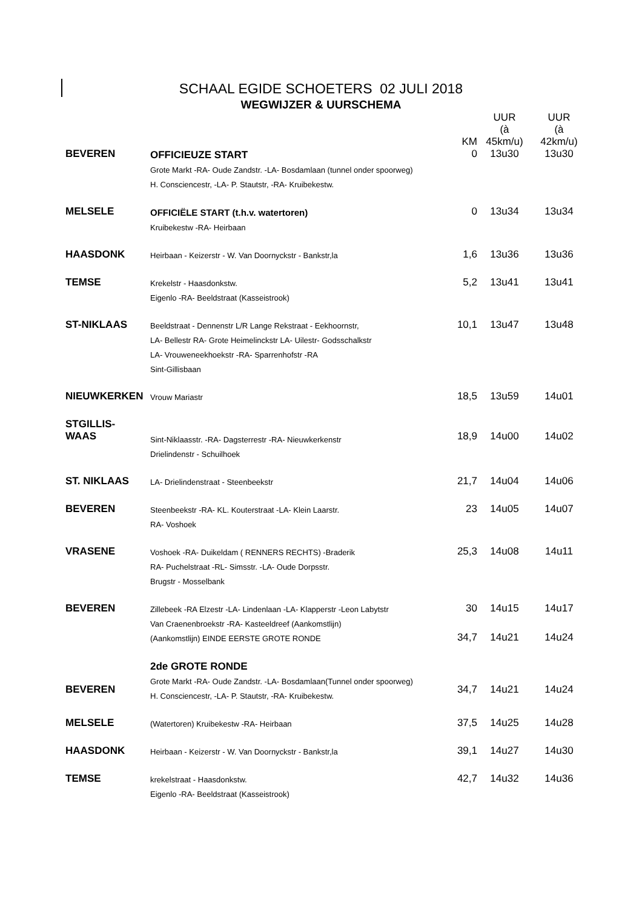SCHAAL EGIDE SCHOETERS 02 JULI 2018
WEGWIJZER & UURSCHEMA
| | | KM | UUR (à 45km/u) | UUR (à 42km/u) |
| --- | --- | --- | --- | --- |
| BEVEREN | OFFICIEUZE START Grote Markt -RA- Oude Zandstr. -LA- Bosdamlaan (tunnel onder spoorweg) H. Consciencestr, -LA- P. Stautstr, -RA- Kruibekestw. | 0 | 13u30 | 13u30 |
| MELSELE | OFFICIËLE START (t.h.v. watertoren) Kruibekestw -RA- Heirbaan | 0 | 13u34 | 13u34 |
| HAASDONK | Heirbaan - Keizerstr - W. Van Doornyckstr - Bankstr,la | 1,6 | 13u36 | 13u36 |
| TEMSE | Krekelstr - Haasdonkstw. Eigenlo -RA- Beeldstraat (Kasseistrook) | 5,2 | 13u41 | 13u41 |
| ST-NIKLAAS | Beeldstraat - Dennenstr L/R Lange Rekstraat - Eekhoornstr, LA- Bellestr RA- Grote Heimelinckstr LA- Uilestr- Godsschalkstr LA- Vrouweneekhoekstr -RA- Sparrenhofstr -RA Sint-Gillisbaan | 10,1 | 13u47 | 13u48 |
| NIEUWKERKEN | Vrouw Mariastr | 18,5 | 13u59 | 14u01 |
| STGILLIS- WAAS | Sint-Niklaasstr. -RA- Dagsterrestr -RA- Nieuwkerkenstr Drielindenstr - Schuilhoek | 18,9 | 14u00 | 14u02 |
| ST. NIKLAAS | LA- Drielindenstraat - Steenbeekstr | 21,7 | 14u04 | 14u06 |
| BEVEREN | Steenbeekstr -RA- KL. Kouterstraat -LA- Klein Laarstr. RA- Voshoek | 23 | 14u05 | 14u07 |
| VRASENE | Voshoek -RA- Duikeldam ( RENNERS RECHTS) -Braderik RA- Puchelstraat -RL- Simsstr. -LA- Oude Dorpsstr. Brugstr - Mosselbank | 25,3 | 14u08 | 14u11 |
| BEVEREN | Zillebeek -RA Elzestr -LA- Lindenlaan -LA- Klapperstr -Leon Labytstr Van Craenenbroekstr -RA- Kasteeldreef (Aankomstlijn) | 30 | 14u15 | 14u17 |
| | (Aankomstlijn) EINDE EERSTE GROTE RONDE | 34,7 | 14u21 | 14u24 |
| BEVEREN | 2de GROTE RONDE Grote Markt -RA- Oude Zandstr. -LA- Bosdamlaan(Tunnel onder spoorweg) H. Consciencestr, -LA- P. Stautstr, -RA- Kruibekestw. | 34,7 | 14u21 | 14u24 |
| MELSELE | (Watertoren) Kruibekestw -RA- Heirbaan | 37,5 | 14u25 | 14u28 |
| HAASDONK | Heirbaan - Keizerstr - W. Van Doornyckstr - Bankstr,la | 39,1 | 14u27 | 14u30 |
| TEMSE | krekelstraat - Haasdonkstw. Eigenlo -RA- Beeldstraat (Kasseistrook) | 42,7 | 14u32 | 14u36 |